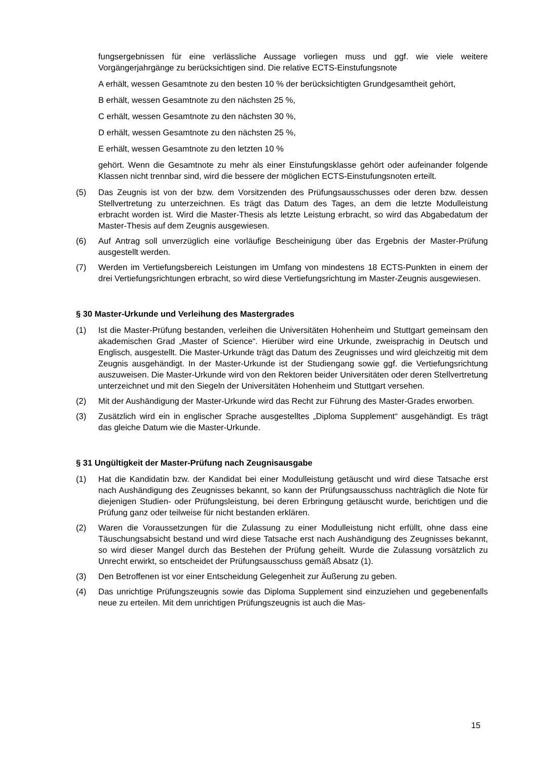fungsergebnissen für eine verlässliche Aussage vorliegen muss und ggf. wie viele weitere Vorgängerjahrgänge zu berücksichtigen sind. Die relative ECTS-Einstufungsnote
A erhält, wessen Gesamtnote zu den besten 10 % der berücksichtigten Grundgesamtheit gehört,
B erhält, wessen Gesamtnote zu den nächsten 25 %,
C erhält, wessen Gesamtnote zu den nächsten 30 %,
D erhält, wessen Gesamtnote zu den nächsten 25 %,
E erhält, wessen Gesamtnote zu den letzten 10 %
gehört. Wenn die Gesamtnote zu mehr als einer Einstufungsklasse gehört oder aufeinander folgende Klassen nicht trennbar sind, wird die bessere der möglichen ECTS-Einstufungsnoten erteilt.
(5) Das Zeugnis ist von der bzw. dem Vorsitzenden des Prüfungsausschusses oder deren bzw. dessen Stellvertretung zu unterzeichnen. Es trägt das Datum des Tages, an dem die letzte Modulleistung erbracht worden ist. Wird die Master-Thesis als letzte Leistung erbracht, so wird das Abgabedatum der Master-Thesis auf dem Zeugnis ausgewiesen.
(6) Auf Antrag soll unverzüglich eine vorläufige Bescheinigung über das Ergebnis der Master-Prüfung ausgestellt werden.
(7) Werden im Vertiefungsbereich Leistungen im Umfang von mindestens 18 ECTS-Punkten in einem der drei Vertiefungsrichtungen erbracht, so wird diese Vertiefungsrichtung im Master-Zeugnis ausgewiesen.
§ 30 Master-Urkunde und Verleihung des Mastergrades
(1) Ist die Master-Prüfung bestanden, verleihen die Universitäten Hohenheim und Stuttgart gemeinsam den akademischen Grad „Master of Science“. Hierüber wird eine Urkunde, zweisprachig in Deutsch und Englisch, ausgestellt. Die Master-Urkunde trägt das Datum des Zeugnisses und wird gleichzeitig mit dem Zeugnis ausgehändigt. In der Master-Urkunde ist der Studiengang sowie ggf. die Vertiefungsrichtung auszuweisen. Die Master-Urkunde wird von den Rektoren beider Universitäten oder deren Stellvertretung unterzeichnet und mit den Siegeln der Universitäten Hohenheim und Stuttgart versehen.
(2) Mit der Aushändigung der Master-Urkunde wird das Recht zur Führung des Master-Grades erworben.
(3) Zusätzlich wird ein in englischer Sprache ausgestelltes „Diploma Supplement“ ausgehändigt. Es trägt das gleiche Datum wie die Master-Urkunde.
§ 31 Ungültigkeit der Master-Prüfung nach Zeugnisausgabe
(1) Hat die Kandidatin bzw. der Kandidat bei einer Modulleistung getäuscht und wird diese Tatsache erst nach Aushändigung des Zeugnisses bekannt, so kann der Prüfungsausschuss nachträglich die Note für diejenigen Studien- oder Prüfungsleistung, bei deren Erbringung getäuscht wurde, berichtigen und die Prüfung ganz oder teilweise für nicht bestanden erklären.
(2) Waren die Voraussetzungen für die Zulassung zu einer Modulleistung nicht erfüllt, ohne dass eine Täuschungsabsicht bestand und wird diese Tatsache erst nach Aushändigung des Zeugnisses bekannt, so wird dieser Mangel durch das Bestehen der Prüfung geheilt. Wurde die Zulassung vorsätzlich zu Unrecht erwirkt, so entscheidet der Prüfungsausschuss gemäß Absatz (1).
(3) Den Betroffenen ist vor einer Entscheidung Gelegenheit zur Äußerung zu geben.
(4) Das unrichtige Prüfungszeugnis sowie das Diploma Supplement sind einzuziehen und gegebenenfalls neue zu erteilen. Mit dem unrichtigen Prüfungszeugnis ist auch die Mas-
15